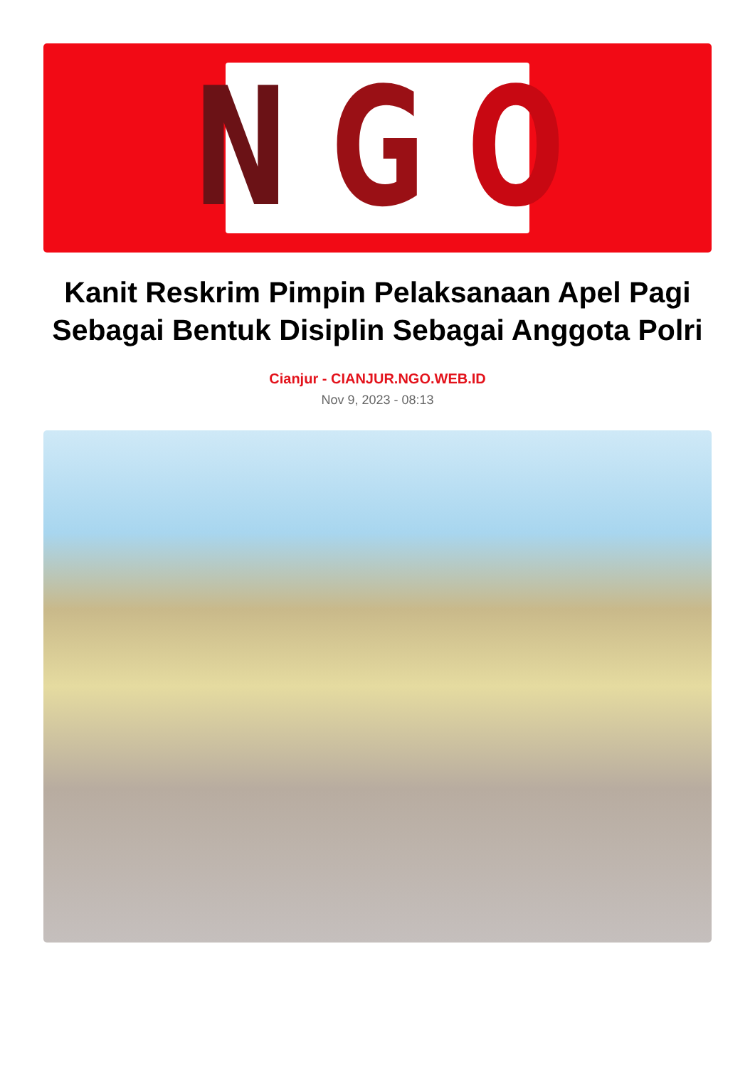N G O
Kanit Reskrim Pimpin Pelaksanaan Apel Pagi Sebagai Bentuk Disiplin Sebagai Anggota Polri
Cianjur - CIANJUR.NGO.WEB.ID
Nov 9, 2023 - 08:13